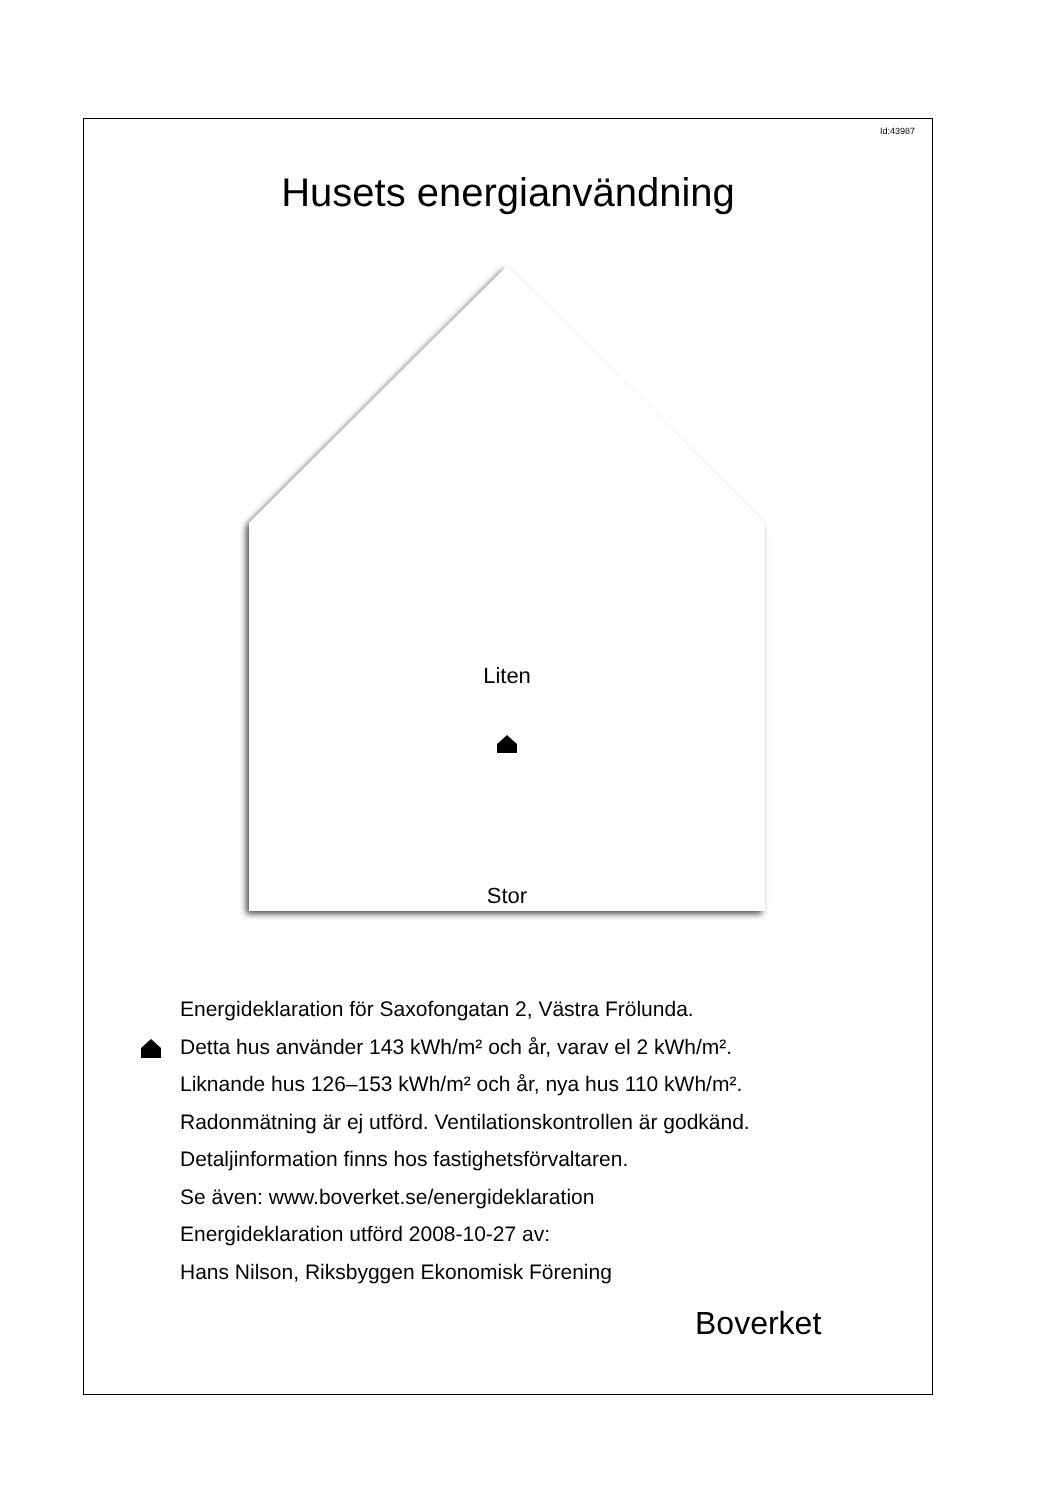Id:43987
Husets energianvändning
Liten
Stor
Energideklaration för Saxofongatan 2, Västra Frölunda.
Detta hus använder 143 kWh/m² och år, varav el 2 kWh/m².
Liknande hus 126–153 kWh/m² och år, nya hus 110 kWh/m².
Radonmätning är ej utförd. Ventilationskontrollen är godkänd.
Detaljinformation finns hos fastighetsförvaltaren.
Se även: www.boverket.se/energideklaration
Energideklaration utförd 2008-10-27 av:
Hans Nilson, Riksbyggen Ekonomisk Förening
Boverket